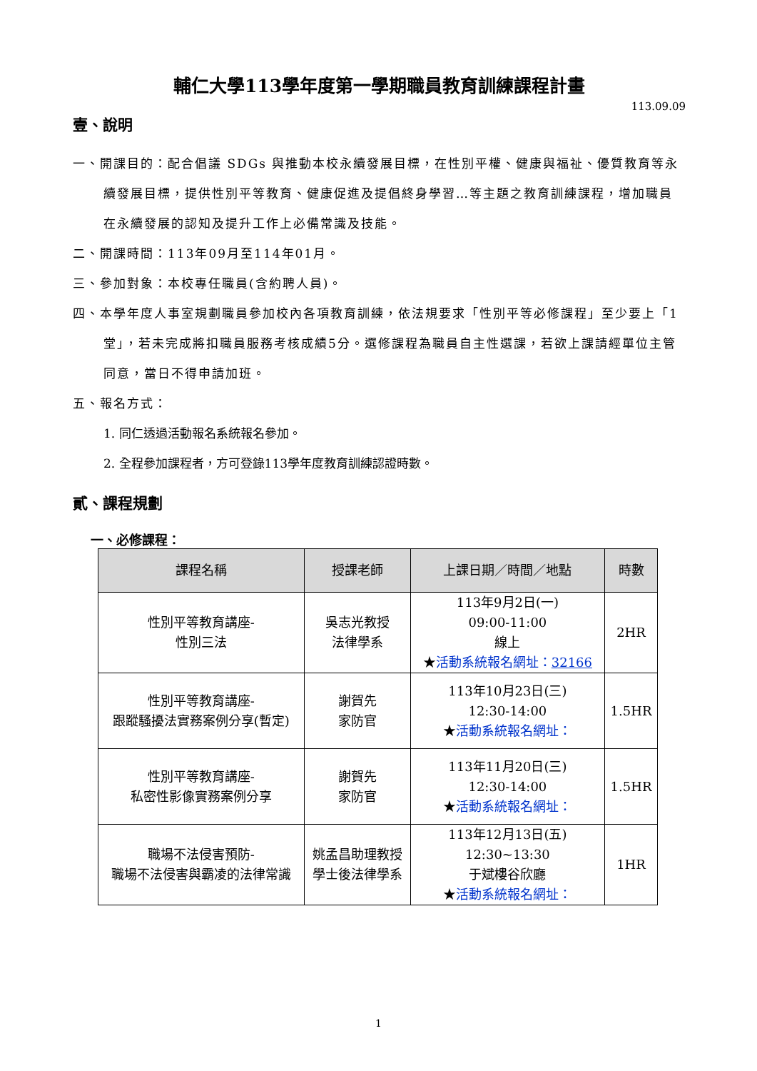輔仁大學113學年度第一學期職員教育訓練課程計畫
113.09.09
壹、說明
一、開課目的：配合倡議 SDGs 與推動本校永續發展目標，在性別平權、健康與福祉、優質教育等永續發展目標，提供性別平等教育、健康促進及提倡終身學習…等主題之教育訓練課程，增加職員在永續發展的認知及提升工作上必備常識及技能。
二、開課時間：113年09月至114年01月。
三、參加對象：本校專任職員(含約聘人員)。
四、本學年度人事室規劃職員參加校內各項教育訓練，依法規要求「性別平等必修課程」至少要上「1堂」，若未完成將扣職員服務考核成績5分。選修課程為職員自主性選課，若欲上課請經單位主管同意，當日不得申請加班。
五、報名方式：
1. 同仁透過活動報名系統報名參加。
2. 全程參加課程者，方可登錄113學年度教育訓練認證時數。
貳、課程規劃
一、必修課程：
| 課程名稱 | 授課老師 | 上課日期／時間／地點 | 時數 |
| --- | --- | --- | --- |
| 性別平等教育講座- 性別三法 | 吳志光教授 法律學系 | 113年9月2日(一) 09:00-11:00 線上 ★ 活動系統報名網址： 32166 | 2HR |
| 性別平等教育講座- 跟蹤騷擾法實務案例分享(暫定) | 謝賀先 家防官 | 113年10月23日(三) 12:30-14:00 ★ 活動系統報名網址： | 1.5HR |
| 性別平等教育講座- 私密性影像實務案例分享 | 謝賀先 家防官 | 113年11月20日(三) 12:30-14:00 ★ 活動系統報名網址： | 1.5HR |
| 職場不法侵害預防- 職場不法侵害與霸凌的法律常識 | 姚孟昌助理教授 學士後法律學系 | 113年12月13日(五) 12:30~13:30 于斌樓谷欣廳 ★ 活動系統報名網址： | 1HR |
1